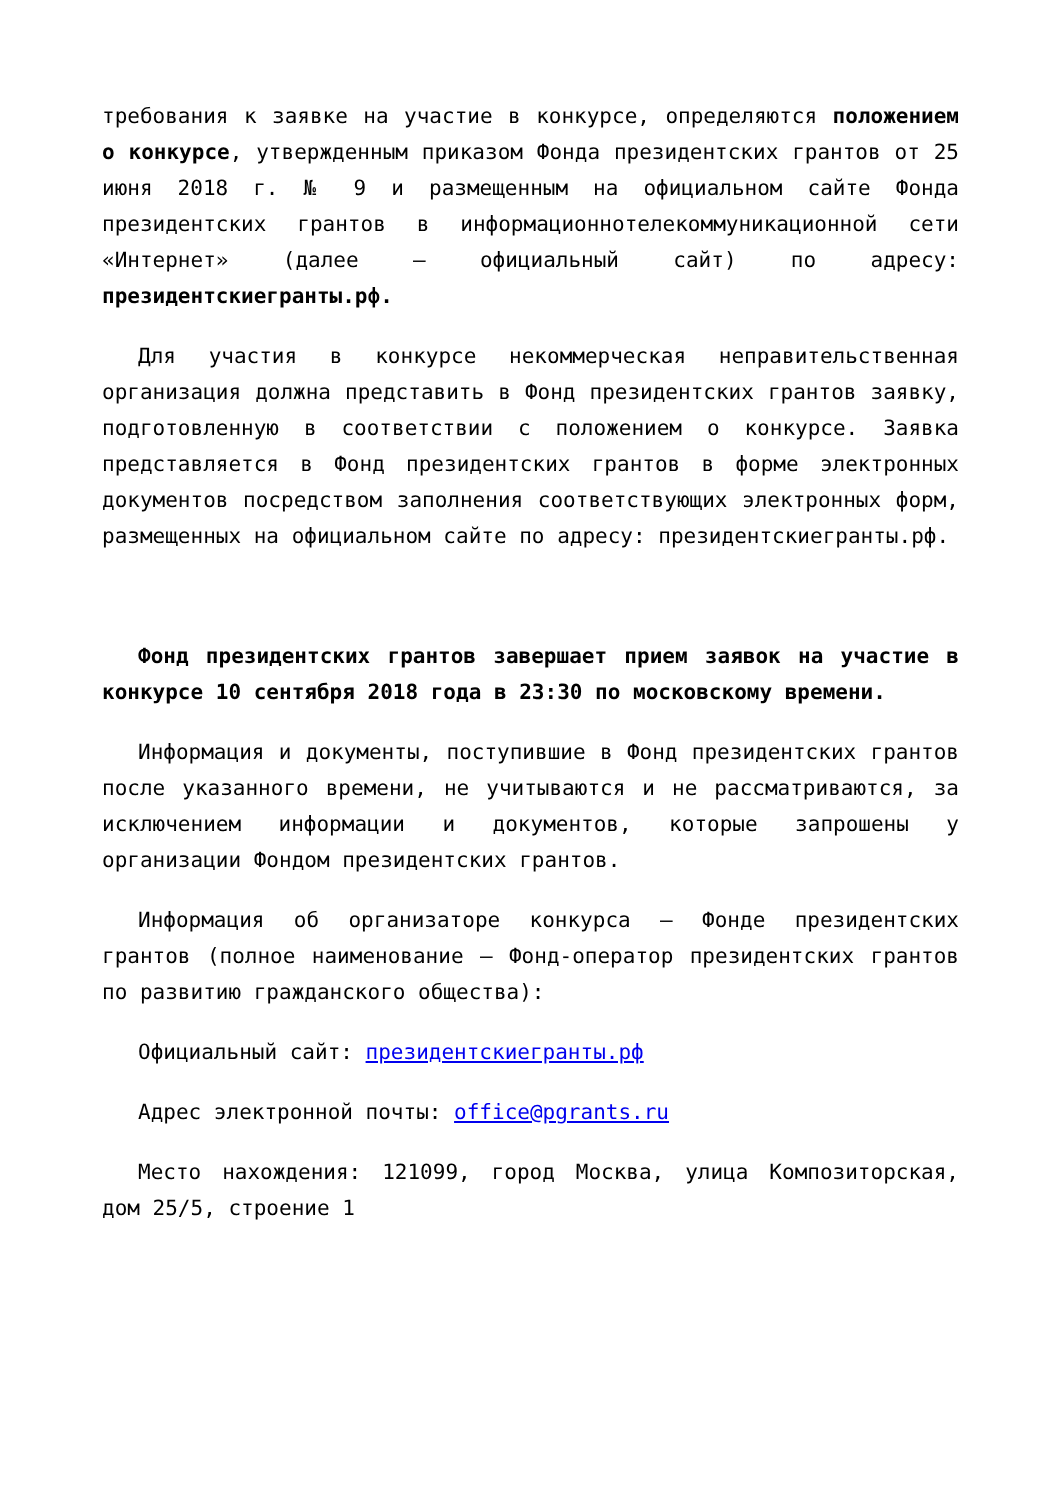требования к заявке на участие в конкурсе, определяются положением о конкурсе, утвержденным приказом Фонда президентских грантов от 25 июня 2018 г. № 9 и размещенным на официальном сайте Фонда президентских грантов в информационнотелекоммуникационной сети «Интернет» (далее – официальный сайт) по адресу: президентскиегранты.рф.
Для участия в конкурсе некоммерческая неправительственная организация должна представить в Фонд президентских грантов заявку, подготовленную в соответствии с положением о конкурсе. Заявка представляется в Фонд президентских грантов в форме электронных документов посредством заполнения соответствующих электронных форм, размещенных на официальном сайте по адресу: президентскиегранты.рф.
Фонд президентских грантов завершает прием заявок на участие в конкурсе 10 сентября 2018 года в 23:30 по московскому времени.
Информация и документы, поступившие в Фонд президентских грантов после указанного времени, не учитываются и не рассматриваются, за исключением информации и документов, которые запрошены у организации Фондом президентских грантов.
Информация об организаторе конкурса – Фонде президентских грантов (полное наименование – Фонд-оператор президентских грантов по развитию гражданского общества):
Официальный сайт: президентскиегранты.рф
Адрес электронной почты: office@pgrants.ru
Место нахождения: 121099, город Москва, улица Композиторская, дом 25/5, строение 1